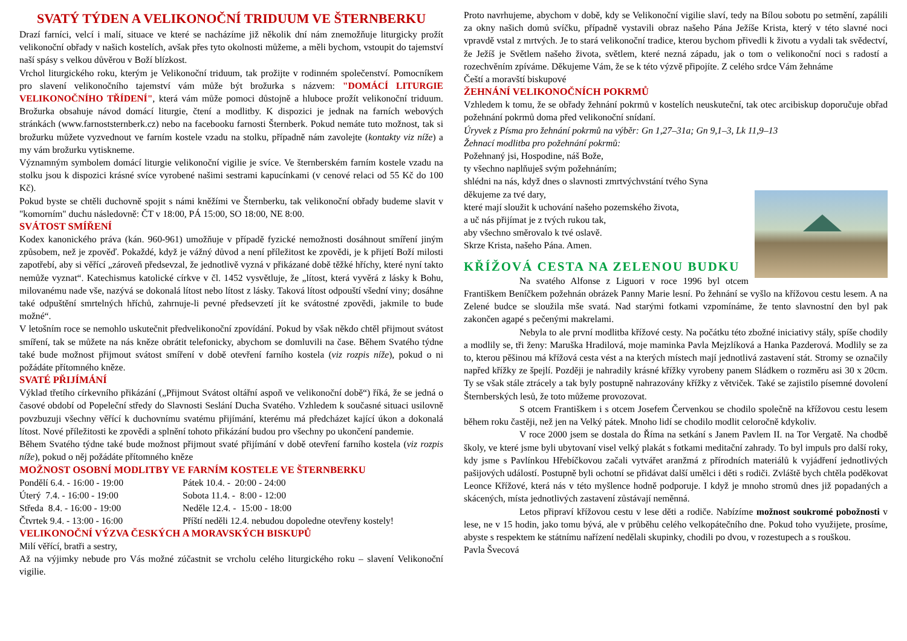SVATÝ TÝDEN A VELIKONOČNÍ TRIDUUM VE ŠTERNBERKU
Drazí farníci, velcí i malí, situace ve které se nacházíme již několik dní nám znemožňuje liturgicky prožít velikonoční obřady v našich kostelích, avšak přes tyto okolnosti můžeme, a měli bychom, vstoupit do tajemství naší spásy s velkou důvěrou v Boží blízkost.
Vrchol liturgického roku, kterým je Velikonoční triduum, tak prožijte v rodinném společenství. Pomocníkem pro slavení velikonočního tajemství vám může být brožurka s názvem: "DOMÁCÍ LITURGIE VELIKONOČNÍHO TŘÍDENÍ", která vám může pomoci důstojně a hluboce prožít velikonoční triduum. Brožurka obsahuje návod domácí liturgie, čtení a modlitby. K dispozici je jednak na farních webových stránkách (www.farnoststernberk.cz) nebo na facebooku farnosti Šternberk. Pokud nemáte tuto možnost, tak si brožurku můžete vyzvednout ve farním kostele vzadu na stolku, případně nám zavolejte (kontakty viz níže) a my vám brožurku vytiskneme.
Významným symbolem domácí liturgie velikonoční vigilie je svíce. Ve šternberském farním kostele vzadu na stolku jsou k dispozici krásné svíce vyrobené našimi sestrami kapucínkami (v cenové relaci od 55 Kč do 100 Kč).
Pokud byste se chtěli duchovně spojit s námi kněžími ve Šternberku, tak velikonoční obřady budeme slavit v "komorním" duchu následovně: ČT v 18:00, PÁ 15:00, SO 18:00, NE 8:00.
SVÁTOST SMÍŘENÍ
Kodex kanonického práva (kán. 960-961) umožňuje v případě fyzické nemožnosti dosáhnout smíření jiným způsobem, než je zpověď. Pokaždé, když je vážný důvod a není příležitost ke zpovědi, je k přijetí Boží milosti zapotřebí, aby si věřící „zároveň předsevzal, že jednotlivě vyzná v přikázané době těžké hříchy, které nyní takto nemůže vyznat“. Katechismus katolické církve v čl. 1452 vysvětluje, že „lítost, která vyvěrá z lásky k Bohu, milovanému nade vše, nazývá se dokonalá lítost nebo lítost z lásky. Taková lítost odpouští všední viny; dosáhne také odpuštění smrtelných hříchů, zahrnuje-li pevné předsevzetí jít ke svátostné zpovědi, jakmile to bude možné“.
V letošním roce se nemohlo uskutečnit předvelikonoční zpovídání. Pokud by však někdo chtěl přijmout svátost smíření, tak se můžete na nás kněze obrátit telefonicky, abychom se domluvili na čase. Během Svatého týdne také bude možnost přijmout svátost smíření v době otevření farního kostela (viz rozpis níže), pokud o ni požádáte přítomného kněze.
SVATÉ PŘIJÍMÁNÍ
Výklad třetího církevního přikázání („Přijmout Svátost oltářní aspoň ve velikonoční době“) říká, že se jedná o časové období od Popeleční středy do Slavnosti Seslání Ducha Svatého. Vzhledem k současné situaci usilovně povzbuzuji všechny věřící k duchovnímu svatému přijímání, kterému má předcházet kající úkon a dokonalá lítost. Nové příležitosti ke zpovědi a splnění tohoto přikázání budou pro všechny po ukončení pandemie.
Během Svatého týdne také bude možnost přijmout svaté přijímání v době otevření farního kostela (viz rozpis níže), pokud o něj požádáte přítomného kněze
MOŽNOST OSOBNÍ MODLITBY VE FARNÍM KOSTELE VE ŠTERNBERKU
| Pondělí 6.4. - 16:00 - 19:00 | Pátek 10.4. - 20:00 - 24:00 |
| Úterý 7.4. - 16:00 - 19:00 | Sobota 11.4. - 8:00 - 12:00 |
| Středa 8.4. - 16:00 - 19:00 | Neděle 12.4. - 15:00 - 18:00 |
| Čtvrtek 9.4. - 13:00 - 16:00 | Příští neděli 12.4. nebudou dopoledne otevřeny kostely! |
VELIKONOČNÍ VÝZVA ČESKÝCH A MORAVSKÝCH BISKUPŮ
Milí věřící, bratři a sestry,
Až na výjimky nebude pro Vás možné zúčastnit se vrcholu celého liturgického roku – slavení Velikonoční vigilie.
Proto navrhujeme, abychom v době, kdy se Velikonoční vigilie slaví, tedy na Bílou sobotu po setmění, zapálili za okny našich domů svíčku, případně vystavili obraz našeho Pána Ježíše Krista, který v této slavné noci vpravdě vstal z mrtvých. Je to stará velikonoční tradice, kterou bychom přivedli k životu a vydali tak svědectví, že Ježíš je Světlem našeho života, světlem, které nezná západu, jak o tom o velikonoční noci s radostí a rozechvěním zpíváme. Děkujeme Vám, že se k této výzvě připojíte. Z celého srdce Vám žehnáme
Čeští a moravští biskupové
ŽEHNÁNÍ VELIKONOČNÍCH POKRMŮ
Vzhledem k tomu, že se obřady žehnání pokrmů v kostelích neuskuteční, tak otec arcibiskup doporučuje obřad požehnání pokrmů doma před velikonoční snídaní.
Úryvek z Písma pro žehnání pokrmů na výběr: Gn 1,27–31a; Gn 9,1–3, Lk 11,9–13
Žehnací modlitba pro požehnání pokrmů:
Požehnaný jsi, Hospodine, náš Bože,
ty všechno naplňuješ svým požehnáním;
shlédni na nás, když dnes o slavnosti zmrtvýchvstání tvého Syna
děkujeme za tvé dary,
které mají sloužit k uchování našeho pozemského života,
a uč nás přijímat je z tvých rukou tak,
aby všechno směrovalo k tvé oslavě.
Skrze Krista, našeho Pána. Amen.
KŘÍŽOVÁ CESTA NA ZELENOU BUDKU
Na svatého Alfonse z Liguori v roce 1996 byl otcem Františkem Beníčkem požehnán obrázek Panny Marie lesní. Po žehnání se vyšlo na křížovou cestu lesem. A na Zelené budce se sloužila mše svatá. Nad starými fotkami vzpomínáme, že tento slavnostní den byl pak zakončen agapé s pečenými makrelami.
Nebyla to ale první modlitba křížové cesty. Na počátku této zbožné iniciativy stály, spíše chodily a modlily se, tři ženy: Maruška Hradilová, moje maminka Pavla Mejzlíková a Hanka Pazderová. Modlily se za to, kterou pěšinou má křížová cesta vést a na kterých místech mají jednotlivá zastavení stát. Stromy se označily napřed křížky ze špejlí. Později je nahradily krásné křížky vyrobeny panem Sládkem o rozměru asi 30 x 20cm. Ty se však stále ztrácely a tak byly postupně nahrazovány křížky z větviček. Také se zajistilo písemné dovolení Šternberských lesů, že toto můžeme provozovat.
S otcem Františkem i s otcem Josefem Červenkou se chodilo společně na křížovou cestu lesem během roku častěji, než jen na Velký pátek. Mnoho lidí se chodilo modlit celoročně kdykoliv.
V roce 2000 jsem se dostala do Říma na setkání s Janem Pavlem II. na Tor Vergatě. Na chodbě školy, ve které jsme byli ubytovaní visel velký plakát s fotkami meditační zahrady. To byl impuls pro další roky, kdy jsme s Pavlínkou Hřebíčkovou začali vytvářet aranžmá z přírodních materiálů k vyjádření jednotlivých pašijových událostí. Postupně byli ochotní se přidávat další umělci i děti s rodiči. Zvláště bych chtěla poděkovat Leonce Křížové, která nás v této myšlence hodně podporuje. I když je mnoho stromů dnes již popadaných a skácených, místa jednotlivých zastavení zůstávají neměnná.
Letos připraví křížovou cestu v lese děti a rodiče. Nabízíme možnost soukromé pobožnosti v lese, ne v 15 hodin, jako tomu bývá, ale v průběhu celého velkopátečního dne. Pokud toho využijete, prosíme, abyste s respektem ke státnímu nařízení nedělali skupinky, chodili po dvou, v rozestupech a s rouškou.
Pavla Švecová